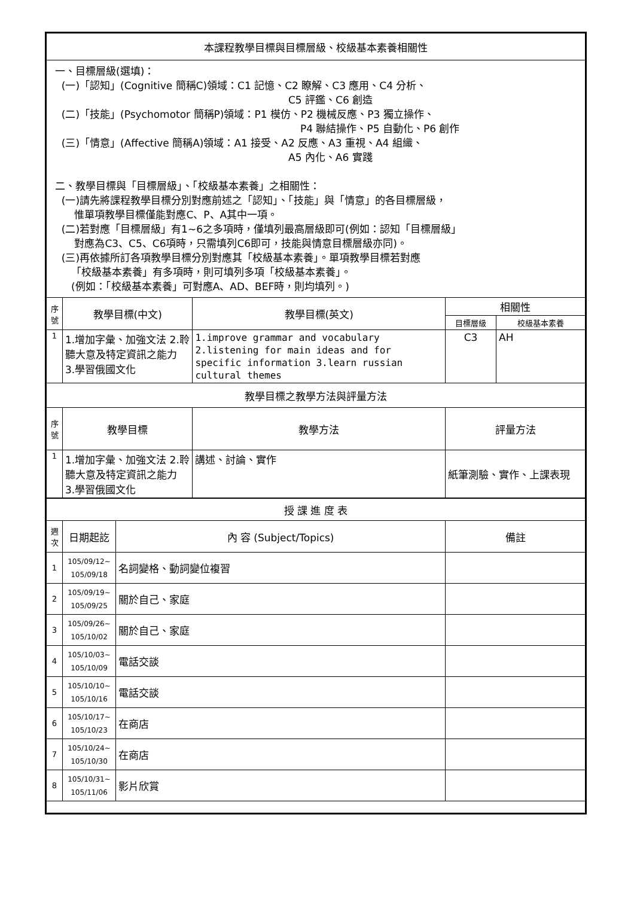| 本課程教學目標與目標層級、校級基本素養相關性 | | | | | |
| 一、目標層級(選填)： (一)「認知」(Cognitive 簡稱C)領域：C1 記憶、C2 瞭解、C3 應用、C4 分析、 C5 評鑑、C6 創造 (二)「技能」(Psychomotor 簡稱P)領域：P1 模仿、P2 機械反應、P3 獨立操作、 P4 聯結操作、P5 自動化、P6 創作 (三)「情意」(Affective 簡稱A)領域：A1 接受、A2 反應、A3 重視、A4 組織、 A5 內化、A6 實踐 二、教學目標與「目標層級」、「校級基本素養」之相關性： (一)請先將課程教學目標分別對應前述之「認知」、「技能」與「情意」的各目標層級， 惟單項教學目標僅能對應C、P、A其中一項。 (二)若對應「目標層級」有1~6之多項時，僅填列最高層級即可(例如：認知「目標層級」 對應為C3、C5、C6項時，只需填列C6即可，技能與情意目標層級亦同)。 (三)再依據所訂各項教學目標分別對應其「校級基本素養」。單項教學目標若對應 「校級基本素養」有多項時，則可填列多項「校級基本素養」。 (例如：「校級基本素養」可對應A、AD、BEF時，則均填列。) | | | | | |
| 序 號 | 教學目標(中文) | | 教學目標(英文) | 相關性 | |
| | | | | 目標層級 | 校級基本素養 |
| 1 | 1.增加字彙、加強文法 2.聆聽大意及特定資訊之能力 3.學習俄國文化 | | 1.improve grammar and vocabulary 2.listening for main ideas and for specific information 3.learn russian cultural themes | C3 | AH |
| 教學目標之教學方法與評量方法 | | | | | |
| 序 號 | 教學目標 | | 教學方法 | 評量方法 | |
| 1 | 1.增加字彙、加強文法 2.聆聽大意及特定資訊之能力 3.學習俄國文化 | | 講述、討論、實作 | 紙筆測驗、實作、上課表現 | |
| 授 課 進 度 表 | | | | | |
| 週 次 | 日期起訖 | 內 容 (Subject/Topics) | | 備註 | |
| 1 | 105/09/12~ 105/09/18 | 名詞變格、動詞變位複習 | | | |
| 2 | 105/09/19~ 105/09/25 | 關於自己、家庭 | | | |
| 3 | 105/09/26~ 105/10/02 | 關於自己、家庭 | | | |
| 4 | 105/10/03~ 105/10/09 | 電話交談 | | | |
| 5 | 105/10/10~ 105/10/16 | 電話交談 | | | |
| 6 | 105/10/17~ 105/10/23 | 在商店 | | | |
| 7 | 105/10/24~ 105/10/30 | 在商店 | | | |
| 8 | 105/10/31~ 105/11/06 | 影片欣賞 | | | |